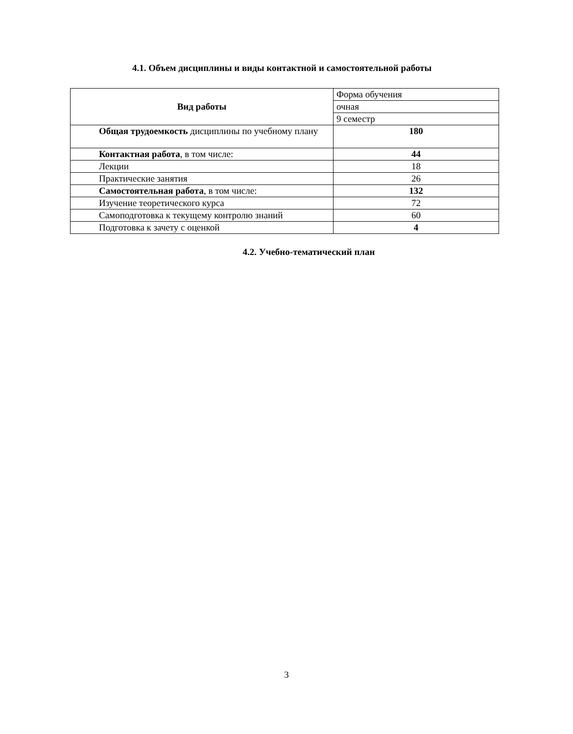4.1. Объем дисциплины и виды контактной и самостоятельной работы
| Вид работы | Форма обучения |
| | очная |
| | 9 семестр |
| Общая трудоемкость дисциплины по учебному плану | 180 |
| Контактная работа , в том числе: | 44 |
| Лекции | 18 |
| Практические занятия | 26 |
| Самостоятельная работа , в том числе: | 132 |
| Изучение теоретического курса | 72 |
| Самоподготовка к текущему контролю знаний | 60 |
| Подготовка к зачету с оценкой | 4 |
4.2. Учебно-тематический план
3